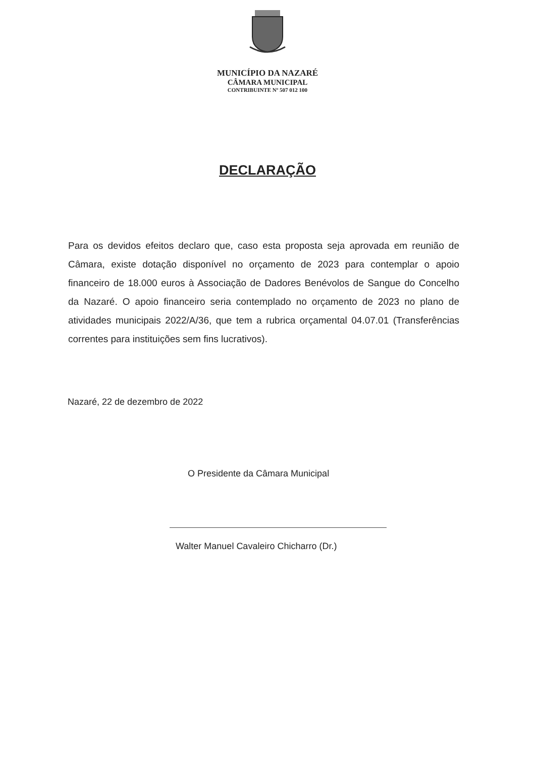MUNICÍPIO DA NAZARÉ
CÂMARA MUNICIPAL
CONTRIBUINTE Nº 507 012 100
DECLARAÇÃO
Para os devidos efeitos declaro que, caso esta proposta seja aprovada em reunião de Câmara, existe dotação disponível no orçamento de 2023 para contemplar o apoio financeiro de 18.000 euros à Associação de Dadores Benévolos de Sangue do Concelho da Nazaré. O apoio financeiro seria contemplado no orçamento de 2023 no plano de atividades municipais 2022/A/36, que tem a rubrica orçamental 04.07.01 (Transferências correntes para instituições sem fins lucrativos).
Nazaré, 22 de dezembro de 2022
O Presidente da Câmara Municipal
Walter Manuel Cavaleiro Chicharro (Dr.)